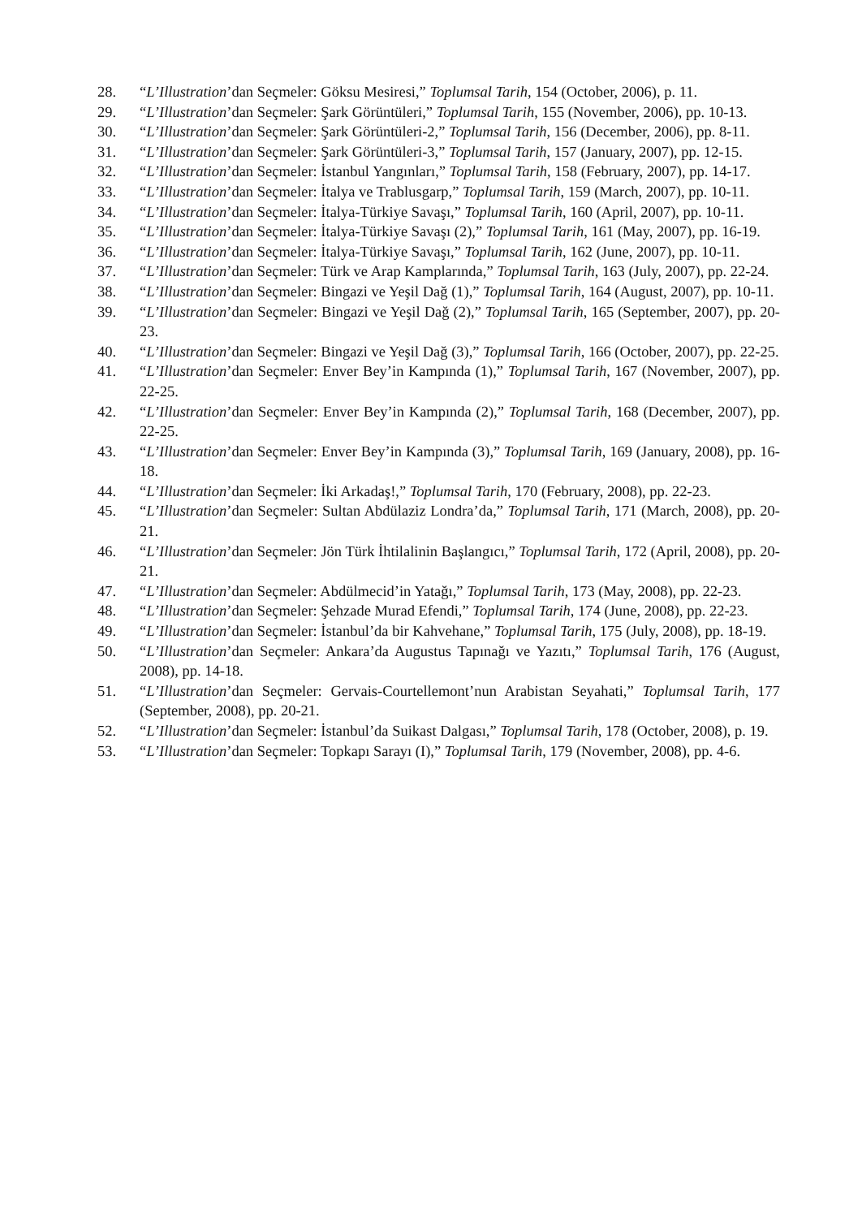28. “L’Illustration’dan Seçmeler: Göksu Mesiresi,” Toplumsal Tarih, 154 (October, 2006), p. 11.
29. “L’Illustration’dan Seçmeler: Şark Görüntüleri,” Toplumsal Tarih, 155 (November, 2006), pp. 10-13.
30. “L’Illustration’dan Seçmeler: Şark Görüntüleri-2,” Toplumsal Tarih, 156 (December, 2006), pp. 8-11.
31. “L’Illustration’dan Seçmeler: Şark Görüntüleri-3,” Toplumsal Tarih, 157 (January, 2007), pp. 12-15.
32. “L’Illustration’dan Seçmeler: İstanbul Yangınları,” Toplumsal Tarih, 158 (February, 2007), pp. 14-17.
33. “L’Illustration’dan Seçmeler: İtalya ve Trablusgarp,” Toplumsal Tarih, 159 (March, 2007), pp. 10-11.
34. “L’Illustration’dan Seçmeler: İtalya-Türkiye Savaşı,” Toplumsal Tarih, 160 (April, 2007), pp. 10-11.
35. “L’Illustration’dan Seçmeler: İtalya-Türkiye Savaşı (2),” Toplumsal Tarih, 161 (May, 2007), pp. 16-19.
36. “L’Illustration’dan Seçmeler: İtalya-Türkiye Savaşı,” Toplumsal Tarih, 162 (June, 2007), pp. 10-11.
37. “L’Illustration’dan Seçmeler: Türk ve Arap Kamplarında,” Toplumsal Tarih, 163 (July, 2007), pp. 22-24.
38. “L’Illustration’dan Seçmeler: Bingazi ve Yeşil Dağ (1),” Toplumsal Tarih, 164 (August, 2007), pp. 10-11.
39. “L’Illustration’dan Seçmeler: Bingazi ve Yeşil Dağ (2),” Toplumsal Tarih, 165 (September, 2007), pp. 20-23.
40. “L’Illustration’dan Seçmeler: Bingazi ve Yeşil Dağ (3),” Toplumsal Tarih, 166 (October, 2007), pp. 22-25.
41. “L’Illustration’dan Seçmeler: Enver Bey’in Kampında (1),” Toplumsal Tarih, 167 (November, 2007), pp. 22-25.
42. “L’Illustration’dan Seçmeler: Enver Bey’in Kampında (2),” Toplumsal Tarih, 168 (December, 2007), pp. 22-25.
43. “L’Illustration’dan Seçmeler: Enver Bey’in Kampında (3),” Toplumsal Tarih, 169 (January, 2008), pp. 16-18.
44. “L’Illustration’dan Seçmeler: İki Arkadaş!,” Toplumsal Tarih, 170 (February, 2008), pp. 22-23.
45. “L’Illustration’dan Seçmeler: Sultan Abdülaziz Londra’da,” Toplumsal Tarih, 171 (March, 2008), pp. 20-21.
46. “L’Illustration’dan Seçmeler: Jön Türk İhtilalinin Başlangıcı,” Toplumsal Tarih, 172 (April, 2008), pp. 20-21.
47. “L’Illustration’dan Seçmeler: Abdülmecid’in Yatağı,” Toplumsal Tarih, 173 (May, 2008), pp. 22-23.
48. “L’Illustration’dan Seçmeler: Şehzade Murad Efendi,” Toplumsal Tarih, 174 (June, 2008), pp. 22-23.
49. “L’Illustration’dan Seçmeler: İstanbul’da bir Kahvehane,” Toplumsal Tarih, 175 (July, 2008), pp. 18-19.
50. “L’Illustration’dan Seçmeler: Ankara’da Augustus Tapınağı ve Yazıtı,” Toplumsal Tarih, 176 (August, 2008), pp. 14-18.
51. “L’Illustration’dan Seçmeler: Gervais-Courtellemont’nun Arabistan Seyahati,” Toplumsal Tarih, 177 (September, 2008), pp. 20-21.
52. “L’Illustration’dan Seçmeler: İstanbul’da Suikast Dalgası,” Toplumsal Tarih, 178 (October, 2008), p. 19.
53. “L’Illustration’dan Seçmeler: Topkapı Sarayı (I),” Toplumsal Tarih, 179 (November, 2008), pp. 4-6.